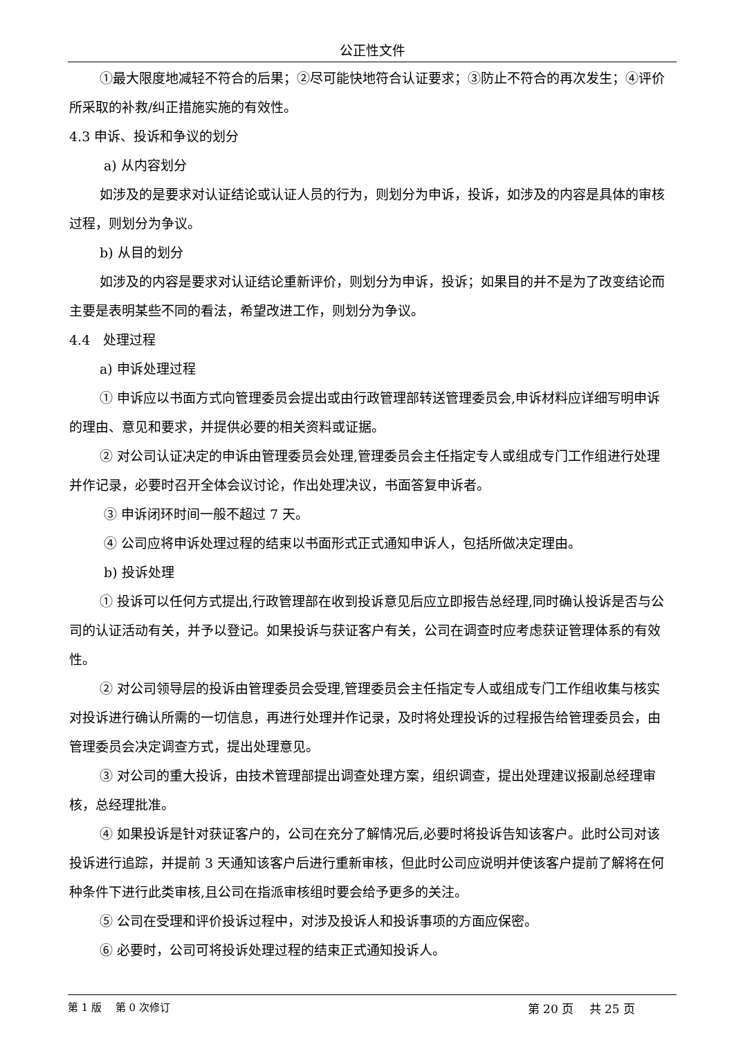公正性文件
①最大限度地减轻不符合的后果；②尽可能快地符合认证要求；③防止不符合的再次发生；④评价所采取的补救/纠正措施实施的有效性。
4.3 申诉、投诉和争议的划分
a) 从内容划分
如涉及的是要求对认证结论或认证人员的行为，则划分为申诉，投诉，如涉及的内容是具体的审核过程，则划分为争议。
b) 从目的划分
如涉及的内容是要求对认证结论重新评价，则划分为申诉，投诉；如果目的并不是为了改变结论而主要是表明某些不同的看法，希望改进工作，则划分为争议。
4.4　处理过程
a) 申诉处理过程
① 申诉应以书面方式向管理委员会提出或由行政管理部转送管理委员会,申诉材料应详细写明申诉的理由、意见和要求，并提供必要的相关资料或证据。
② 对公司认证决定的申诉由管理委员会处理,管理委员会主任指定专人或组成专门工作组进行处理并作记录，必要时召开全体会议讨论，作出处理决议，书面答复申诉者。
③ 申诉闭环时间一般不超过 7 天。
④ 公司应将申诉处理过程的结束以书面形式正式通知申诉人，包括所做决定理由。
b) 投诉处理
① 投诉可以任何方式提出,行政管理部在收到投诉意见后应立即报告总经理,同时确认投诉是否与公司的认证活动有关，并予以登记。如果投诉与获证客户有关，公司在调查时应考虑获证管理体系的有效性。
② 对公司领导层的投诉由管理委员会受理,管理委员会主任指定专人或组成专门工作组收集与核实对投诉进行确认所需的一切信息，再进行处理并作记录，及时将处理投诉的过程报告给管理委员会，由管理委员会决定调查方式，提出处理意见。
③ 对公司的重大投诉，由技术管理部提出调查处理方案，组织调查，提出处理建议报副总经理审核，总经理批准。
④ 如果投诉是针对获证客户的，公司在充分了解情况后,必要时将投诉告知该客户。此时公司对该投诉进行追踪，并提前 3 天通知该客户后进行重新审核，但此时公司应说明并使该客户提前了解将在何种条件下进行此类审核,且公司在指派审核组时要会给予更多的关注。
⑤ 公司在受理和评价投诉过程中，对涉及投诉人和投诉事项的方面应保密。
⑥ 必要时，公司可将投诉处理过程的结束正式通知投诉人。
第 1 版　 第 0 次修订 第 20 页　 共 25 页